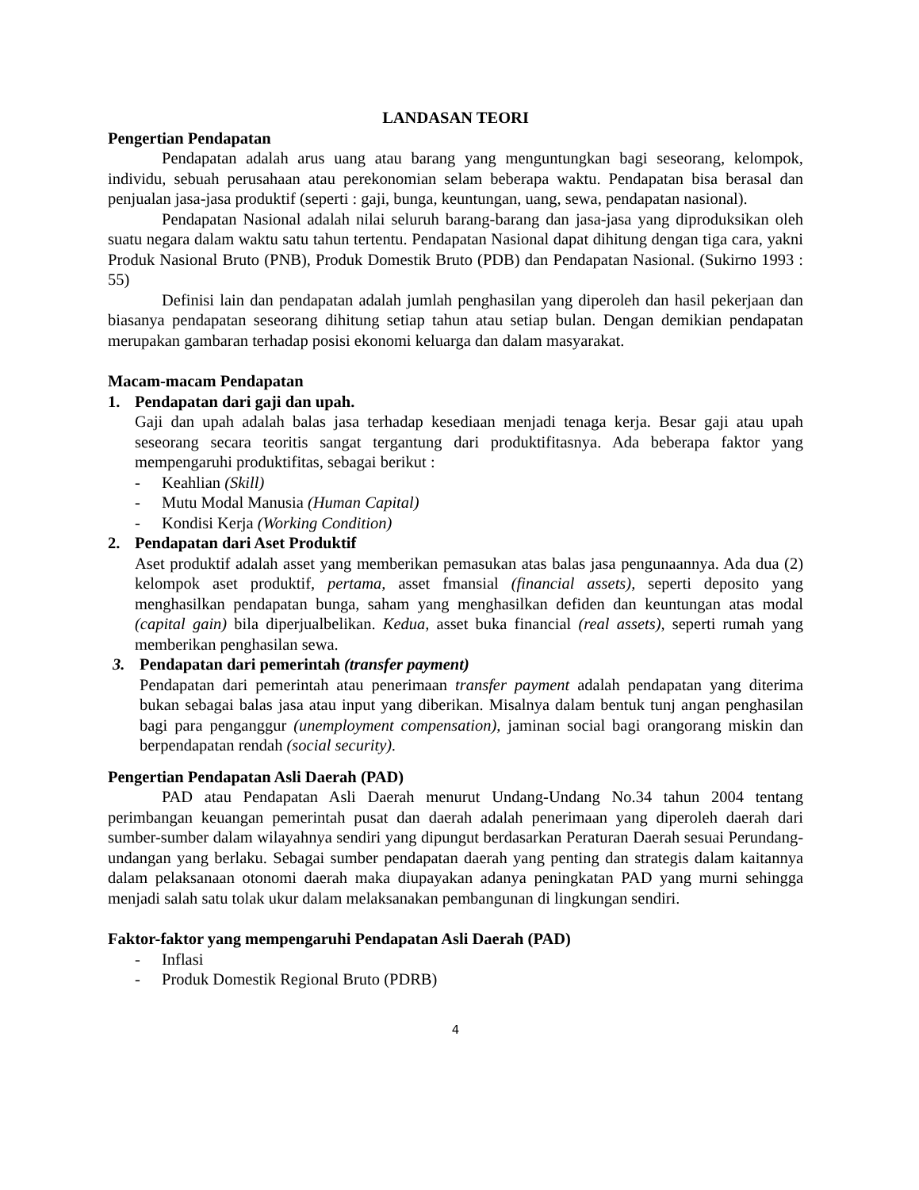LANDASAN TEORI
Pengertian Pendapatan
Pendapatan adalah arus uang atau barang yang menguntungkan bagi seseorang, kelompok, individu, sebuah perusahaan atau perekonomian selam beberapa waktu. Pendapatan bisa berasal dan penjualan jasa-jasa produktif (seperti : gaji, bunga, keuntungan, uang, sewa, pendapatan nasional).
Pendapatan Nasional adalah nilai seluruh barang-barang dan jasa-jasa yang diproduksikan oleh suatu negara dalam waktu satu tahun tertentu. Pendapatan Nasional dapat dihitung dengan tiga cara, yakni Produk Nasional Bruto (PNB), Produk Domestik Bruto (PDB) dan Pendapatan Nasional. (Sukirno 1993 : 55)
Definisi lain dan pendapatan adalah jumlah penghasilan yang diperoleh dan hasil pekerjaan dan biasanya pendapatan seseorang dihitung setiap tahun atau setiap bulan. Dengan demikian pendapatan merupakan gambaran terhadap posisi ekonomi keluarga dan dalam masyarakat.
Macam-macam Pendapatan
1. Pendapatan dari gaji dan upah.
Gaji dan upah adalah balas jasa terhadap kesediaan menjadi tenaga kerja. Besar gaji atau upah seseorang secara teoritis sangat tergantung dari produktifitasnya. Ada beberapa faktor yang mempengaruhi produktifitas, sebagai berikut :
- Keahlian (Skill)
- Mutu Modal Manusia (Human Capital)
- Kondisi Kerja (Working Condition)
2. Pendapatan dari Aset Produktif
Aset produktif adalah asset yang memberikan pemasukan atas balas jasa pengunaannya. Ada dua (2) kelompok aset produktif, pertama, asset fmansial (financial assets), seperti deposito yang menghasilkan pendapatan bunga, saham yang menghasilkan defiden dan keuntungan atas modal (capital gain) bila diperjualbelikan. Kedua, asset buka financial (real assets), seperti rumah yang memberikan penghasilan sewa.
3. Pendapatan dari pemerintah (transfer payment)
Pendapatan dari pemerintah atau penerimaan transfer payment adalah pendapatan yang diterima bukan sebagai balas jasa atau input yang diberikan. Misalnya dalam bentuk tunj angan penghasilan bagi para penganggur (unemployment compensation), jaminan social bagi orangorang miskin dan berpendapatan rendah (social security).
Pengertian Pendapatan Asli Daerah (PAD)
PAD atau Pendapatan Asli Daerah menurut Undang-Undang No.34 tahun 2004 tentang perimbangan keuangan pemerintah pusat dan daerah adalah penerimaan yang diperoleh daerah dari sumber-sumber dalam wilayahnya sendiri yang dipungut berdasarkan Peraturan Daerah sesuai Perundang-undangan yang berlaku. Sebagai sumber pendapatan daerah yang penting dan strategis dalam kaitannya dalam pelaksanaan otonomi daerah maka diupayakan adanya peningkatan PAD yang murni sehingga menjadi salah satu tolak ukur dalam melaksanakan pembangunan di lingkungan sendiri.
Faktor-faktor yang mempengaruhi Pendapatan Asli Daerah (PAD)
- Inflasi
- Produk Domestik Regional Bruto (PDRB)
4